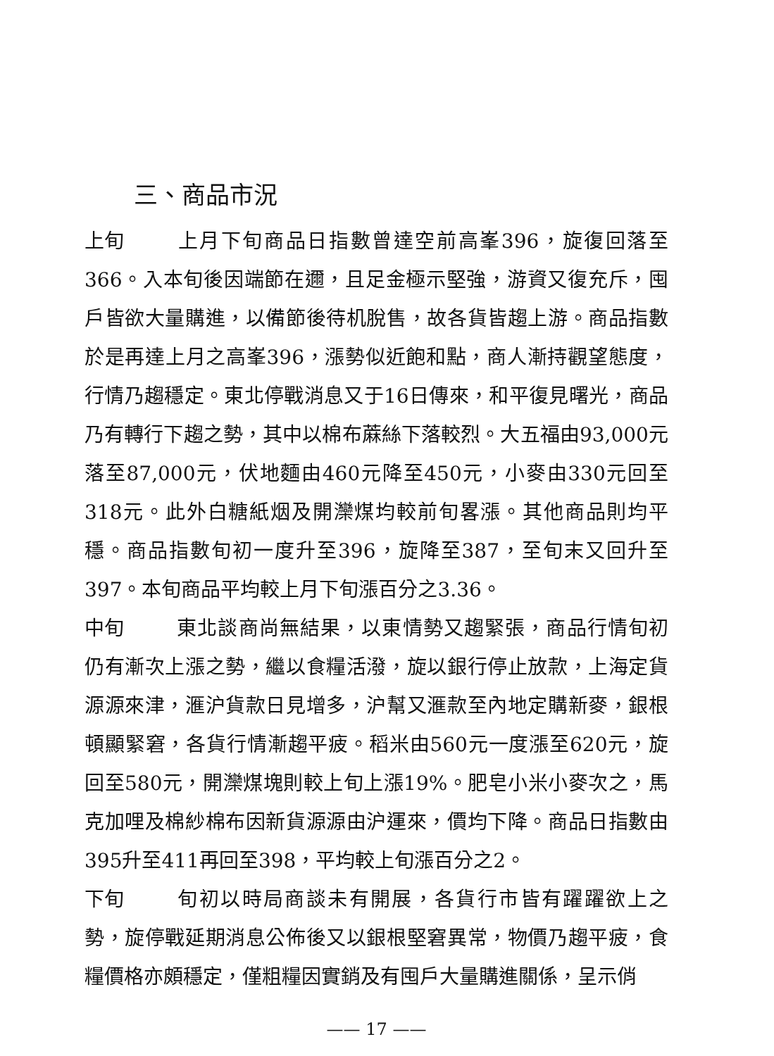三、商品市況
上旬 上月下旬商品日指數曾達空前高峯396，旋復回落至366。入本旬後因端節在邇，且足金極示堅強，游資又復充斥，囤戶皆欲大量購進，以備節後待机脫售，故各貨皆趨上游。商品指數於是再達上月之高峯396，漲勢似近飽和點，商人漸持觀望態度，行情乃趨穩定。東北停戰消息又于16日傳來，和平復見曙光，商品乃有轉行下趨之勢，其中以棉布蔴絲下落較烈。大五福由93,000元落至87,000元，伏地麵由460元降至450元，小麥由330元回至318元。此外白糖紙烟及開灤煤均較前旬畧漲。其他商品則均平穩。商品指數旬初一度升至396，旋降至387，至旬末又回升至397。本旬商品平均較上月下旬漲百分之3.36。
中旬 東北談商尚無結果，以東情勢又趨緊張，商品行情旬初仍有漸次上漲之勢，繼以食糧活潑，旋以銀行停止放款，上海定貨源源來津，滙沪貨款日見增多，沪幫又滙款至內地定購新麥，銀根頓顯緊窘，各貨行情漸趨平疲。稻米由560元一度漲至620元，旋回至580元，開灤煤塊則較上旬上漲19%。肥皂小米小麥次之，馬克加哩及棉紗棉布因新貨源源由沪運來，價均下降。商品日指數由395升至411再回至398，平均較上旬漲百分之2。
下旬 旬初以時局商談未有開展，各貨行市皆有躍躍欲上之勢，旋停戰延期消息公佈後又以銀根堅窘異常，物價乃趨平疲，食糧價格亦頗穩定，僅粗糧因實銷及有囤戶大量購進關係，呈示俏
—— 17 ——